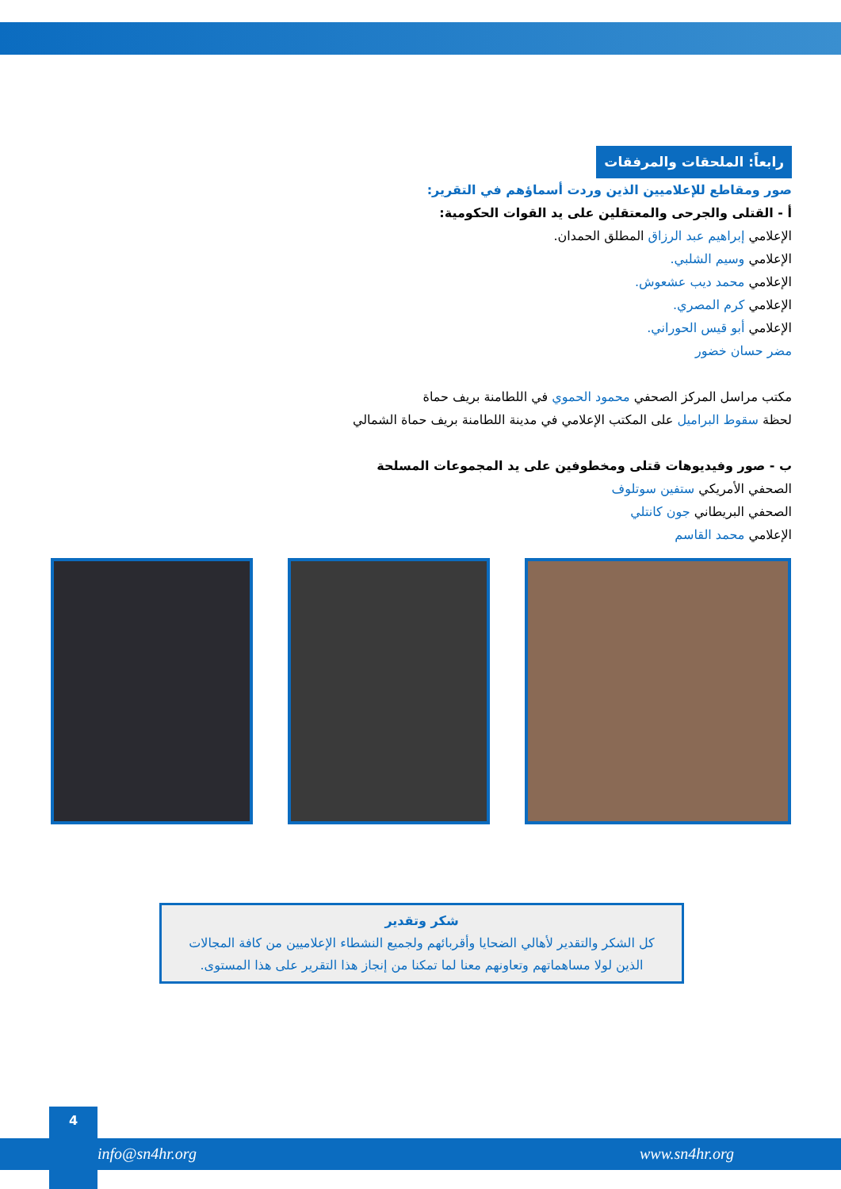رابعاً: الملحقات والمرفقات
صور ومقاطع للإعلاميين الذين وردت أسماؤهم في التقرير:
أ - القتلى والجرحى والمعتقلين على يد القوات الحكومية:
الإعلامي إبراهيم عبد الرزاق المطلق الحمدان.
الإعلامي وسيم الشلبي.
الإعلامي محمد ديب عشعوش.
الإعلامي كرم المصري.
الإعلامي أبو قيس الحوراني.
مضر حسان خضور
مكتب مراسل المركز الصحفي محمود الحموي في اللطامنة بريف حماة
لحظة سقوط البراميل على المكتب الإعلامي في مدينة اللطامنة بريف حماة الشمالي
ب - صور وفيديوهات قتلى ومخطوفين على يد المجموعات المسلحة
الصحفي الأمريكي ستفين سوتلوف
الصحفي البريطاني جون كانتلي
الإعلامي محمد القاسم
شكر وتقدير
كل الشكر والتقدير لأهالي الضحايا وأقربائهم ولجميع النشطاء الإعلاميين من كافة المجالات
الذين لولا مساهماتهم وتعاونهم معنا لما تمكنا من إنجاز هذا التقرير على هذا المستوى.
4
info@sn4hr.org www.sn4hr.org